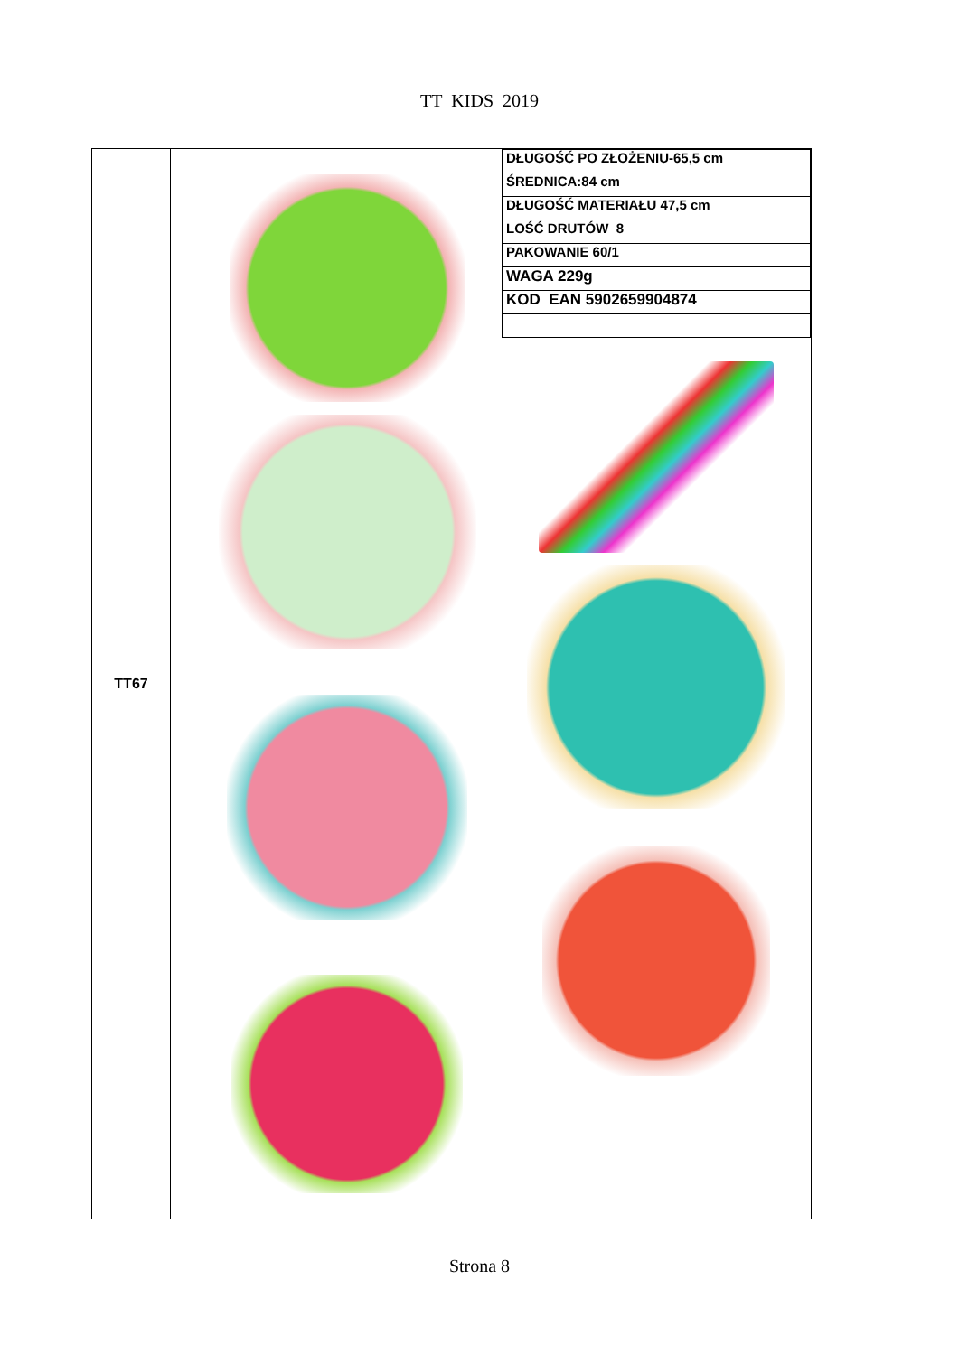TT KIDS 2019
| TT67 | / DŁUGOŚĆ PO ZŁOŻENIU-65,5 cm / / ŚREDNICA:84 cm / / DŁUGOŚĆ MATERIAŁU 47,5 cm / / LOŚĆ DRUTÓW 8 / / PAKOWANIE 60/1 / / WAGA 229g / / KOD EAN 5902659904874 / |
Strona 8